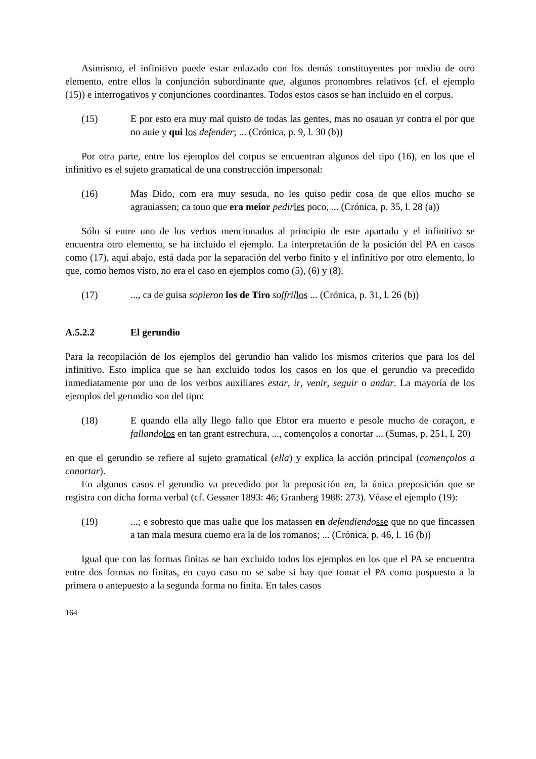Asimismo, el infinitivo puede estar enlazado con los demás constituyentes por medio de otro elemento, entre ellos la conjunción subordinante que, algunos pronombres relativos (cf. el ejemplo (15)) e interrogativos y conjunciones coordinantes. Todos estos casos se han incluido en el corpus.
(15) E por esto era muy mal quisto de todas las gentes, mas no osauan yr contra el por que no auie y qui los defender; ... (Crónica, p. 9, l. 30 (b))
Por otra parte, entre los ejemplos del corpus se encuentran algunos del tipo (16), en los que el infinitivo es el sujeto gramatical de una construcción impersonal:
(16) Mas Dido, com era muy sesuda, no les quiso pedir cosa de que ellos mucho se agrauiassen; ca touo que era meior pedir les poco, ... (Crónica, p. 35, l. 28 (a))
Sólo si entre uno de los verbos mencionados al principio de este apartado y el infinitivo se encuentra otro elemento, se ha incluido el ejemplo. La interpretación de la posición del PA en casos como (17), aquí abajo, está dada por la separación del verbo finito y el infinitivo por otro elemento, lo que, como hemos visto, no era el caso en ejemplos como (5), (6) y (8).
(17) ..., ca de guisa sopieron los de Tiro soffril los ... (Crónica, p. 31, l. 26 (b))
A.5.2.2 El gerundio
Para la recopilación de los ejemplos del gerundio han valido los mismos criterios que para los del infinitivo. Esto implica que se han excluido todos los casos en los que el gerundio va precedido inmediatamente por uno de los verbos auxiliares estar, ir, venir, seguir o andar. La mayoría de los ejemplos del gerundio son del tipo:
(18) E quando ella ally llego fallo que Ebtor era muerto e pesole mucho de coraçon, e fallando los en tan grant estrechura, ..., començolos a conortar ... (Sumas, p. 251, l. 20)
en que el gerundio se refiere al sujeto gramatical (ella) y explica la acción principal (començolos a conortar).
En algunos casos el gerundio va precedido por la preposición en, la única preposición que se registra con dicha forma verbal (cf. Gessner 1893: 46; Granberg 1988: 273). Véase el ejemplo (19):
(19) ...; e sobresto que mas ualie que los matassen en defendiendo sse que no que fincassen a tan mala mesura cuemo era la de los romanos; ... (Crónica, p. 46, l. 16 (b))
Igual que con las formas finitas se han excluido todos los ejemplos en los que el PA se encuentra entre dos formas no finitas, en cuyo caso no se sabe si hay que tomar el PA como pospuesto a la primera o antepuesto a la segunda forma no finita. En tales casos
164